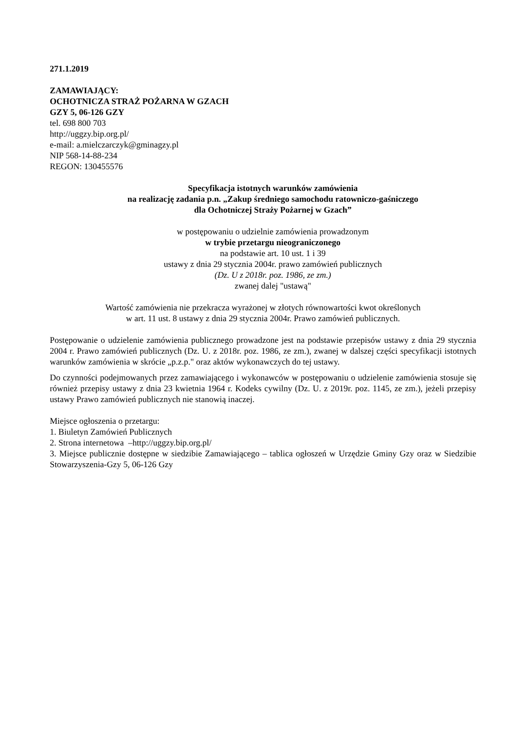271.1.2019
ZAMAWIAJĄCY:
OCHOTNICZA STRAŻ POŻARNA W GZACH
GZY 5, 06-126 GZY
tel. 698 800 703
http://uggzy.bip.org.pl/
e-mail: a.mielczarczyk@gminagzy.pl
NIP 568-14-88-234
REGON: 130455576
Specyfikacja istotnych warunków zamówienia
na realizację zadania p.n. „Zakup średniego samochodu ratowniczo-gaśniczego
dla Ochotniczej Straży Pożarnej w Gzach”
w postępowaniu o udzielnie zamówienia prowadzonym
w trybie przetargu nieograniczonego
na podstawie art. 10 ust. 1 i 39
ustawy z dnia 29 stycznia 2004r. prawo zamówień publicznych
(Dz. U z 2018r. poz. 1986, ze zm.)
zwanej dalej "ustawą"
Wartość zamówienia nie przekracza wyrażonej w złotych równowartości kwot określonych
w art. 11 ust. 8 ustawy z dnia 29 stycznia 2004r. Prawo zamówień publicznych.
Postępowanie o udzielenie zamówienia publicznego prowadzone jest na podstawie przepisów ustawy z dnia 29 stycznia 2004 r. Prawo zamówień publicznych (Dz. U. z 2018r. poz. 1986, ze zm.), zwanej w dalszej części specyfikacji istotnych warunków zamówienia w skrócie „p.z.p." oraz aktów wykonawczych do tej ustawy.
Do czynności podejmowanych przez zamawiającego i wykonawców w postępowaniu o udzielenie zamówienia stosuje się również przepisy ustawy z dnia 23 kwietnia 1964 r. Kodeks cywilny (Dz. U. z 2019r. poz. 1145, ze zm.), jeżeli przepisy ustawy Prawo zamówień publicznych nie stanowią inaczej.
Miejsce ogłoszenia o przetargu:
1. Biuletyn Zamówień Publicznych
2. Strona internetowa –http://uggzy.bip.org.pl/
3. Miejsce publicznie dostępne w siedzibie Zamawiającego – tablica ogłoszeń w Urzędzie Gminy Gzy oraz w Siedzibie Stowarzyszenia-Gzy 5, 06-126 Gzy